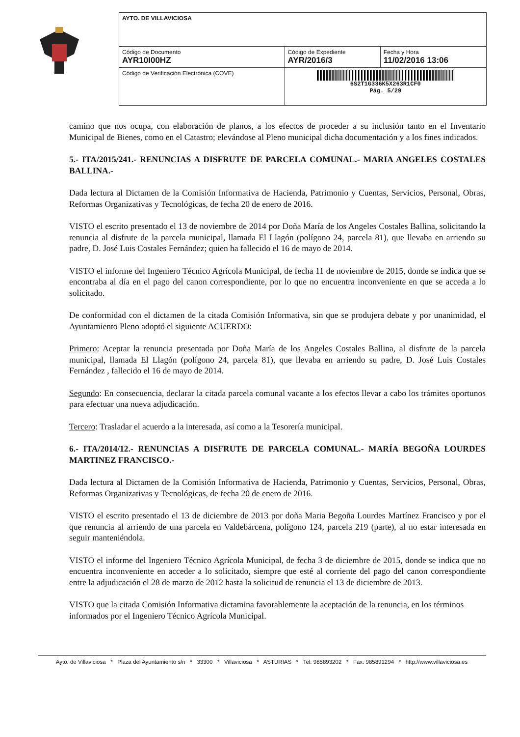| AYTO. DE VILLAVICIOSA | | |
| Código de Documento AYR10I00HZ | Código de Expediente AYR/2016/3 | Fecha y Hora 11/02/2016 13:06 |
| Código de Verificación Electrónica (COVE) | 6S2T1G336K5X263R1CF0 Pág. 5/29 | |
camino que nos ocupa, con elaboración de planos, a los efectos de proceder a su inclusión tanto en el Inventario Municipal de Bienes, como en el Catastro; elevándose al Pleno municipal dicha documentación y a los fines indicados.
5.- ITA/2015/241.- RENUNCIAS A DISFRUTE DE PARCELA COMUNAL.- MARIA ANGELES COSTALES BALLINA.-
Dada lectura al Dictamen de la Comisión Informativa de Hacienda, Patrimonio y Cuentas, Servicios, Personal, Obras, Reformas Organizativas y Tecnológicas, de fecha 20 de enero de 2016.
VISTO el escrito presentado el 13 de noviembre de 2014 por Doña María de los Angeles Costales Ballina, solicitando la renuncia al disfrute de la parcela municipal, llamada El Llagón (polígono 24, parcela 81), que llevaba en arriendo su padre, D. José Luis Costales Fernández; quien ha fallecido el 16 de mayo de 2014.
VISTO el informe del Ingeniero Técnico Agrícola Municipal, de fecha 11 de noviembre de 2015, donde se indica que se encontraba al día en el pago del canon correspondiente, por lo que no encuentra inconveniente en que se acceda a lo solicitado.
De conformidad con el dictamen de la citada Comisión Informativa, sin que se produjera debate y por unanimidad, el Ayuntamiento Pleno adoptó el siguiente ACUERDO:
Primero: Aceptar la renuncia presentada por Doña María de los Angeles Costales Ballina, al disfrute de la parcela municipal, llamada El Llagón (polígono 24, parcela 81), que llevaba en arriendo su padre, D. José Luis Costales Fernández , fallecido el 16 de mayo de 2014.
Segundo: En consecuencia, declarar la citada parcela comunal vacante a los efectos llevar a cabo los trámites oportunos para efectuar una nueva adjudicación.
Tercero: Trasladar el acuerdo a la interesada, así como a la Tesorería municipal.
6.- ITA/2014/12.- RENUNCIAS A DISFRUTE DE PARCELA COMUNAL.- MARÍA BEGOÑA LOURDES MARTINEZ FRANCISCO.-
Dada lectura al Dictamen de la Comisión Informativa de Hacienda, Patrimonio y Cuentas, Servicios, Personal, Obras, Reformas Organizativas y Tecnológicas, de fecha 20 de enero de 2016.
VISTO el escrito presentado el 13 de diciembre de 2013 por doña Maria Begoña Lourdes Martínez Francisco y por el que renuncia al arriendo de una parcela en Valdebárcena, polígono 124, parcela 219 (parte), al no estar interesada en seguir manteniéndola.
VISTO el informe del Ingeniero Técnico Agrícola Municipal, de fecha 3 de diciembre de 2015, donde se indica que no encuentra inconveniente en acceder a lo solicitado, siempre que esté al corriente del pago del canon correspondiente entre la adjudicación el 28 de marzo de 2012 hasta la solicitud de renuncia el 13 de diciembre de 2013.
VISTO que la citada Comisión Informativa dictamina favorablemente la aceptación de la renuncia, en los términos informados por el Ingeniero Técnico Agrícola Municipal.
Ayto. de Villaviciosa * Plaza del Ayuntamiento s/n * 33300 * Villaviciosa * ASTURIAS * Tel: 985893202 * Fax: 985891294 * http://www.villaviciosa.es